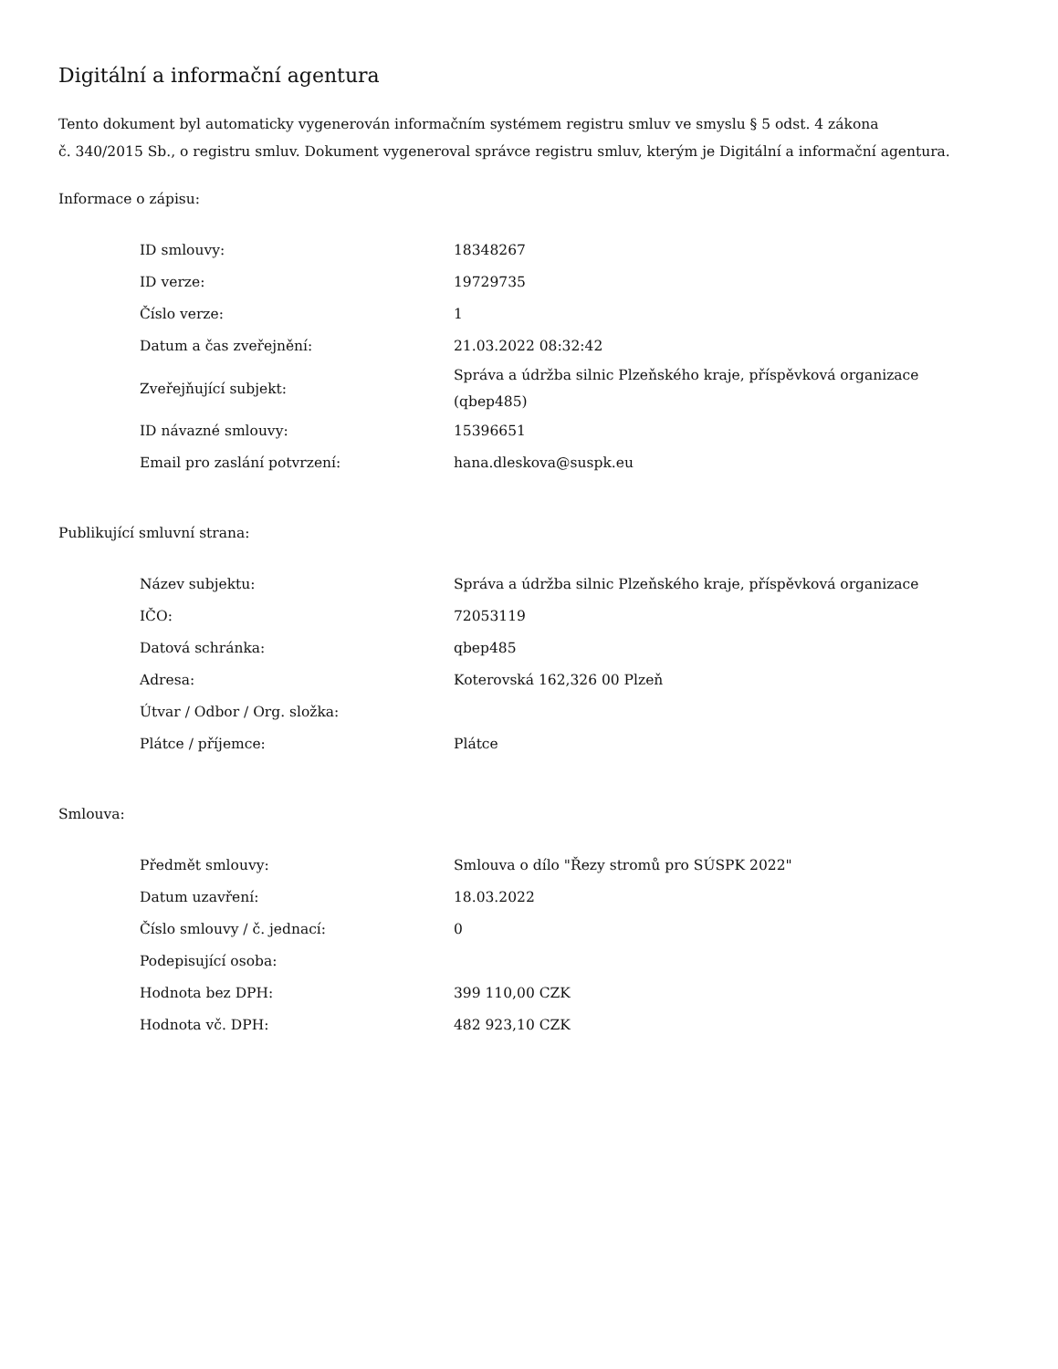Digitální a informační agentura
Tento dokument byl automaticky vygenerován informačním systémem registru smluv ve smyslu § 5 odst. 4 zákona
č. 340/2015 Sb., o registru smluv. Dokument vygeneroval správce registru smluv, kterým je Digitální a informační agentura.
Informace o zápisu:
| ID smlouvy: | 18348267 |
| ID verze: | 19729735 |
| Číslo verze: | 1 |
| Datum a čas zveřejnění: | 21.03.2022 08:32:42 |
| Zveřejňující subjekt: | Správa a údržba silnic Plzeňského kraje, příspěvková organizace (qbep485) |
| ID návazné smlouvy: | 15396651 |
| Email pro zaslání potvrzení: | hana.dleskova@suspk.eu |
Publikující smluvní strana:
| Název subjektu: | Správa a údržba silnic Plzeňského kraje, příspěvková organizace |
| IČO: | 72053119 |
| Datová schránka: | qbep485 |
| Adresa: | Koterovská 162,326 00 Plzeň |
| Útvar / Odbor / Org. složka: | |
| Plátce / příjemce: | Plátce |
Smlouva:
| Předmět smlouvy: | Smlouva o dílo "Řezy stromů pro SÚSPK 2022" |
| Datum uzavření: | 18.03.2022 |
| Číslo smlouvy / č. jednací: | 0 |
| Podepisující osoba: | |
| Hodnota bez DPH: | 399 110,00 CZK |
| Hodnota vč. DPH: | 482 923,10 CZK |